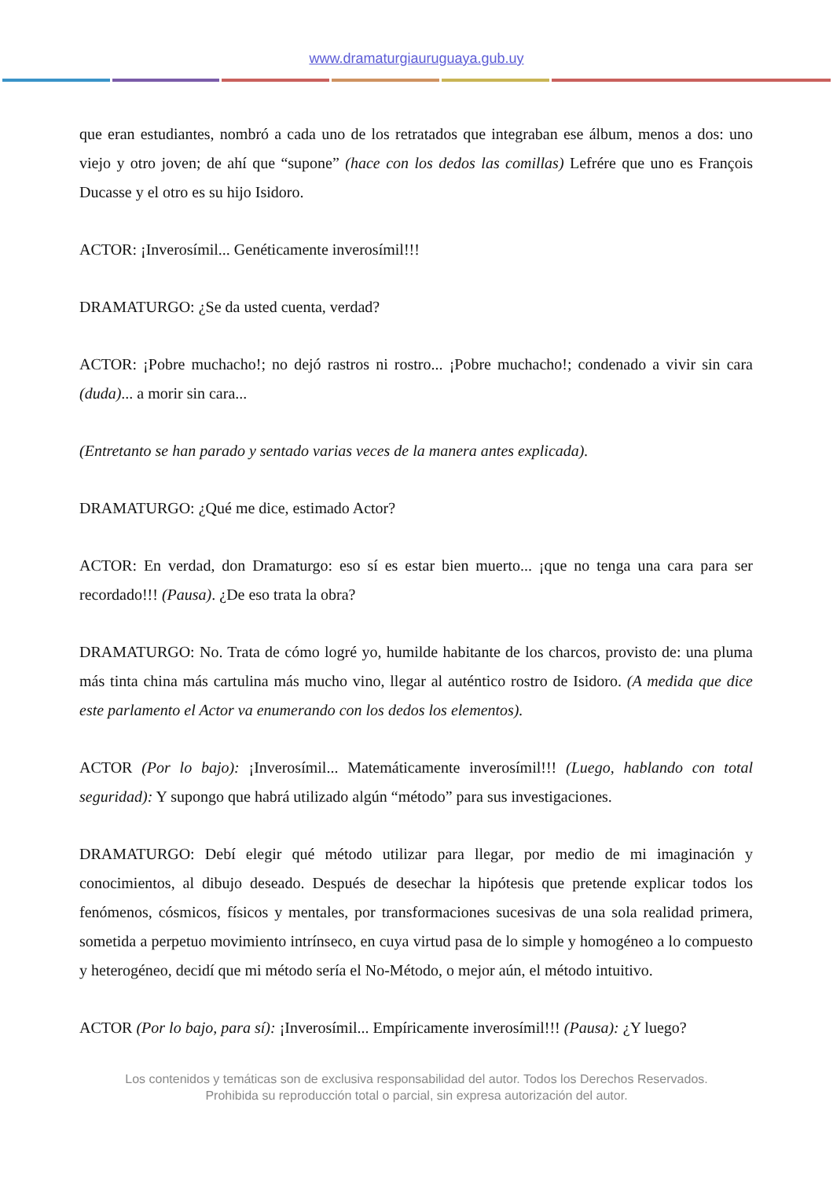www.dramaturgiauruguaya.gub.uy
que eran estudiantes, nombró a cada uno de los retratados que integraban ese álbum, menos a dos: uno viejo y otro joven; de ahí que “supone” (hace con los dedos las comillas) Lefrére que uno es François Ducasse y el otro es su hijo Isidoro.
ACTOR: ¡Inverosímil... Genéticamente inverosímil!!!
DRAMATURGO: ¿Se da usted cuenta, verdad?
ACTOR: ¡Pobre muchacho!; no dejó rastros ni rostro... ¡Pobre muchacho!; condenado a vivir sin cara (duda)... a morir sin cara...
(Entretanto se han parado y sentado varias veces de la manera antes explicada).
DRAMATURGO: ¿Qué me dice, estimado Actor?
ACTOR: En verdad, don Dramaturgo: eso sí es estar bien muerto... ¡que no tenga una cara para ser recordado!!! (Pausa). ¿De eso trata la obra?
DRAMATURGO: No. Trata de cómo logré yo, humilde habitante de los charcos, provisto de: una pluma más tinta china más cartulina más mucho vino, llegar al auténtico rostro de Isidoro. (A medida que dice este parlamento el Actor va enumerando con los dedos los elementos).
ACTOR (Por lo bajo): ¡Inverosímil... Matemáticamente inverosímil!!! (Luego, hablando con total seguridad): Y supongo que habrá utilizado algún “método” para sus investigaciones.
DRAMATURGO: Debí elegir qué método utilizar para llegar, por medio de mi imaginación y conocimientos, al dibujo deseado. Después de desechar la hipótesis que pretende explicar todos los fenómenos, cósmicos, físicos y mentales, por transformaciones sucesivas de una sola realidad primera, sometida a perpetuo movimiento intrínseco, en cuya virtud pasa de lo simple y homogéneo a lo compuesto y heterogéneo, decidí que mi método sería el No-Método, o mejor aún, el método intuitivo.
ACTOR (Por lo bajo, para sí): ¡Inverosímil... Empíricamente inverosímil!!! (Pausa): ¿Y luego?
Los contenidos y temáticas son de exclusiva responsabilidad del autor. Todos los Derechos Reservados.
Prohibida su reproducción total o parcial, sin expresa autorización del autor.